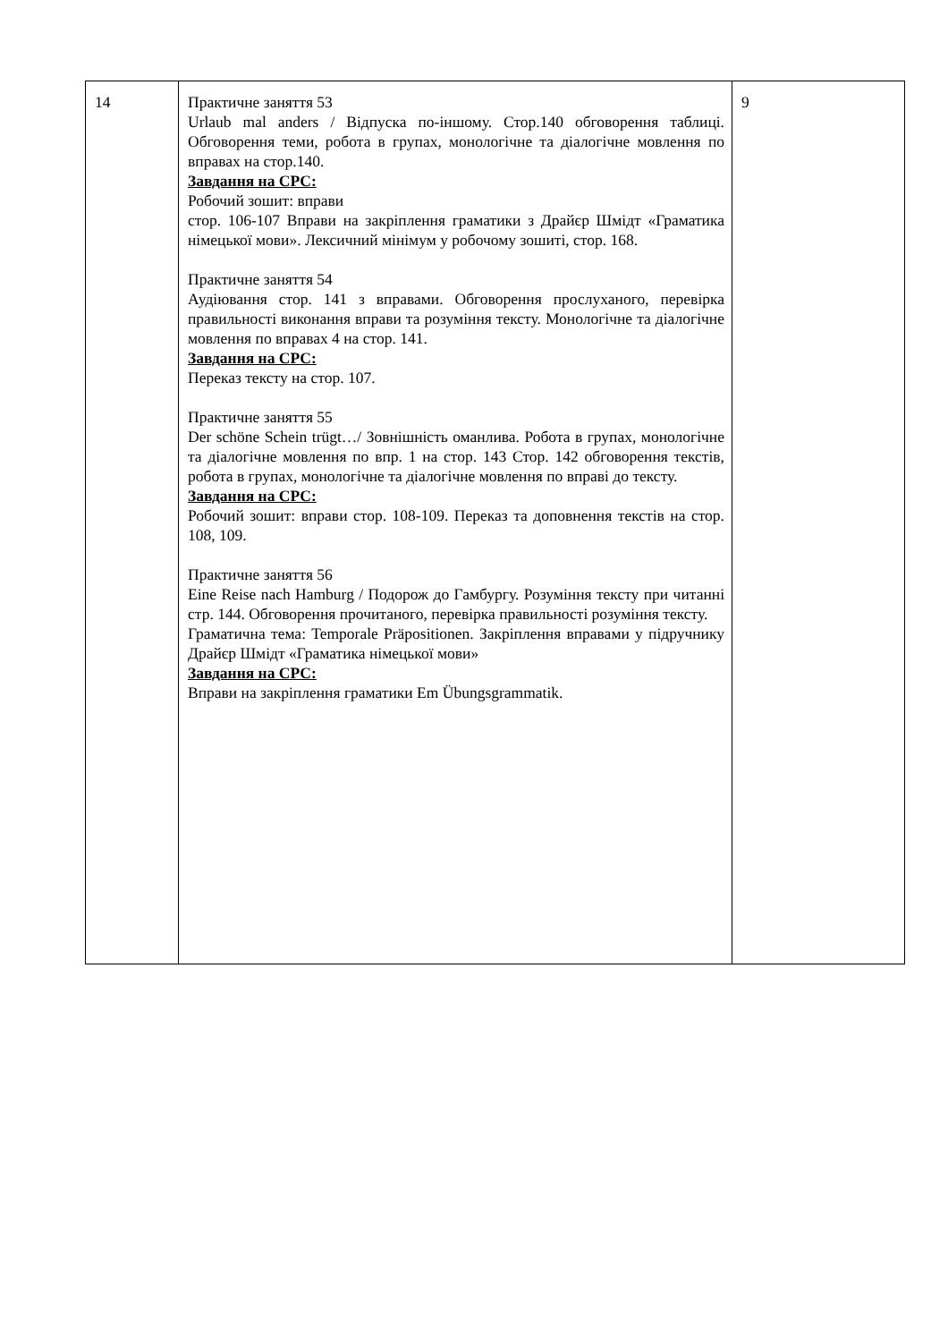| 14 | Практичне заняття 53 Urlaub mal anders / Відпуска по-іншому. Стор.140 обговорення таблиці. Обговорення теми, робота в групах, монологічне та діалогічне мовлення по вправах на стор.140. Завдання на СРС: Робочий зошит: вправи стор. 106-107 Вправи на закріплення граматики з Драйєр Шмідт «Граматика німецької мови». Лексичний мінімум у робочому зошиті, стор. 168. Практичне заняття 54 Аудіювання стор. 141 з вправами. Обговорення прослуханого, перевірка правильності виконання вправи та розуміння тексту. Монологічне та діалогічне мовлення по вправах 4 на стор. 141. Завдання на СРС: Переказ тексту на стор. 107. Практичне заняття 55 Der schöne Schein trügt…/ Зовнішність оманлива. Робота в групах, монологічне та діалогічне мовлення по впр. 1 на стор. 143 Стор. 142 обговорення текстів, робота в групах, монологічне та діалогічне мовлення по вправі до тексту. Завдання на СРС: Робочий зошит: вправи стор. 108-109. Переказ та доповнення текстів на стор. 108, 109. Практичне заняття 56 Eine Reise nach Hamburg / Подорож до Гамбургу. Розуміння тексту при читанні стр. 144. Обговорення прочитаного, перевірка правильності розуміння тексту. Граматична тема: Temporale Präpositionen. Закріплення вправами у підручнику Драйєр Шмідт «Граматика німецької мови» Завдання на СРС: Вправи на закріплення граматики Em Übungsgrammatik. | 9 |